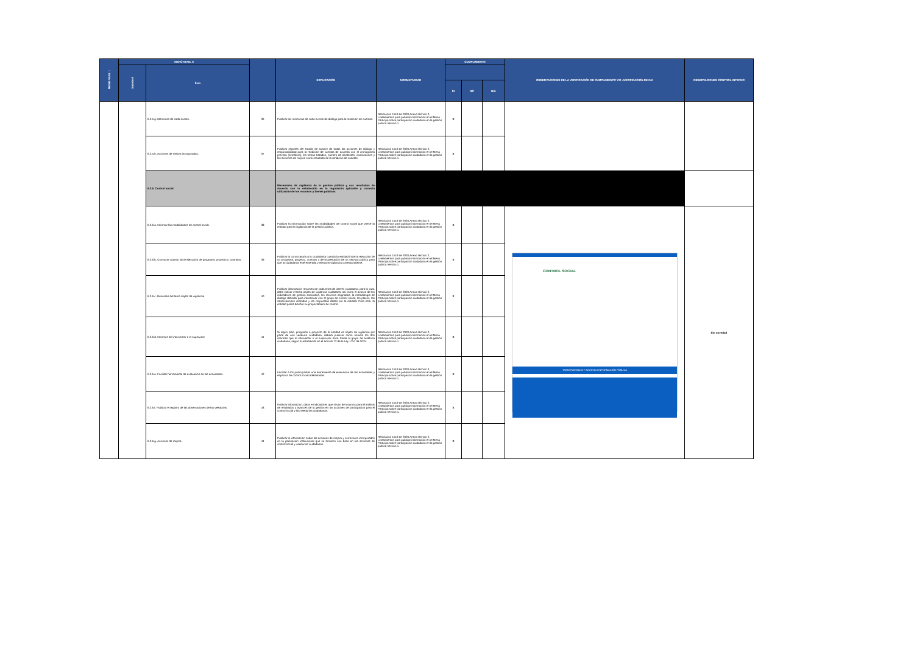| MENÚ NIVEL I | MENÚ NIVEL II | | | EXPLICACIÓN | NORMATIVIDAD | CUMPLIMIENTO | | | OBSERVACIONES DE LA VERIFICACIÓN DE CUMPLIMIENTO Y/O JUSTIFICACIÓN DE N/A | OBSERVACIONES CONTROL INTERNO |
| --- | --- | --- | --- | --- | --- | --- | --- | --- | --- | --- |
| | Subnivel | Ítem | | | | | | | | |
| | | | | | | SI | NO | N/A | | |
| | | 6.2.5.g. Memorias de cada evento. | 36 | Publicar las memorias de cada evento de diálogo para la rendición de cuentas. | Resolución 1519 de 2020,Anexo técnico 2, Lineamientos para publicar información en el Menú Participa sobre participación ciudadana en la gestión pública Versión 1. | X | | | | |
| | | 6.2.5.h. Acciones de mejora incorporadas. | 37 | Publicar reportes del estado de avance de todas las acciones de diálogo y responsabilidad para la rendición de cuentas de acuerdo con el cronograma previsto (semáforo), los temas tratados, número de asistentes, conclusiones y las acciones de mejora como resultado de la rendición de cuentas. | Resolución 1519 de 2020,Anexo técnico 2, Lineamientos para publicar información en el Menú Participa sobre participación ciudadana en la gestión pública Versión 1. | X | | | | |
| | | 6.2.6. Control social: | | Mecanismo de vigilancia de la gestión pública y sus resultados de acuerdo con lo establecido en la regulación aplicable y correcta utilización de los recursos y bienes públicos. | | | | | | |
| | | 6.2.6.a. Informar las modalidades de control social. | 38 | Publicar la información sobre las modalidades de control social que ofrece la entidad para la vigilancia de la gestión pública. | Resolución 1519 de 2020,Anexo técnico 2, Lineamientos para publicar información en el Menú Participa sobre participación ciudadana en la gestión pública Versión 1. | X | | | CONTROL SOCIAL TRANSPARENCIA Y ACCESO A INFORMACIÓN PÚBLICA | Sin novedad |
| | | 6.2.6.b. Convocar cuando inicie ejecución de programa, proyecto o contratos. | 39 | Publicar la convocatoria a la ciudadanía cuando la entidad inicie la ejecución de un programa, proyecto, contrato o de la prestación de un servicio público para que la ciudadanía esté enterada y ejerza la vigilancia correspondiente. | Resolución 1519 de 2020,Anexo técnico 2, Lineamientos para publicar información en el Menú Participa sobre participación ciudadana en la gestión pública Versión 1. | X | | | | |
| | | 6.2.6.c. Resumen del tema objeto de vigilancia | 40 | Publicar información resumen de cada tema de interés ciudadano, para lo cual, debe indicar el tema objeto de vigilancia ciudadana, así como el avance de los indicadores de gestión asociados, los recursos asignados, la metodología de diálogo definida para interactuar con el grupo de control social, los plazos, las observaciones recibidas y las respuestas dadas por la entidad. Para esto, la entidad podrá diseñar su propio tablero de control. | Resolución 1519 de 2020,Anexo técnico 2, Lineamientos para publicar información en el Menú Participa sobre participación ciudadana en la gestión pública Versión 1. | X | | | | |
| | | 6.2.6.d. Informes del interventor o el supervisor | 41 | Si algún plan, programa o proyecto de la entidad es objeto de vigilancia por parte de una veeduría ciudadana, deberá publicar como mínimo los dos informes que el interventor o el supervisor hace frente al grupo de auditoría ciudadana, según lo establecido en el artículo 72 de la Ley 1757 de 2015. | Resolución 1519 de 2020,Anexo técnico 2, Lineamientos para publicar información en el Menú Participa sobre participación ciudadana en la gestión pública Versión 1. | X | | | | |
| | | 6.2.6.e. Facilitar herramienta de evaluación de las actividades. | 42 | Facilitar a los participantes una herramienta de evaluación de las actividades y espacios de control social adelantadas. | Resolución 1519 de 2020,Anexo técnico 2, Lineamientos para publicar información en el Menú Participa sobre participación ciudadana en la gestión pública Versión 1. | X | | | | |
| | | 6.2.6.f. Publicar el registro de las observaciones de las veedurías. | 43 | Publicar información, datos e indicadores que sirvan de insumos para el análisis de resultados y avances de la gestión en las acciones de participación para el control social y las veedurías ciudadanas. | Resolución 1519 de 2020,Anexo técnico 2, Lineamientos para publicar información en el Menú Participa sobre participación ciudadana en la gestión pública Versión 1. | X | | | | |
| | | 6.2.6.g. Acciones de mejora. | 44 | Publicar la información sobre las acciones de mejora y correctivos incorporados en la planeación institucional que se tomaron con base en las acciones de control social y veedurías ciudadanas. | Resolución 1519 de 2020,Anexo técnico 2, Lineamientos para publicar información en el Menú Participa sobre participación ciudadana en la gestión pública Versión 1. | X | | | | |